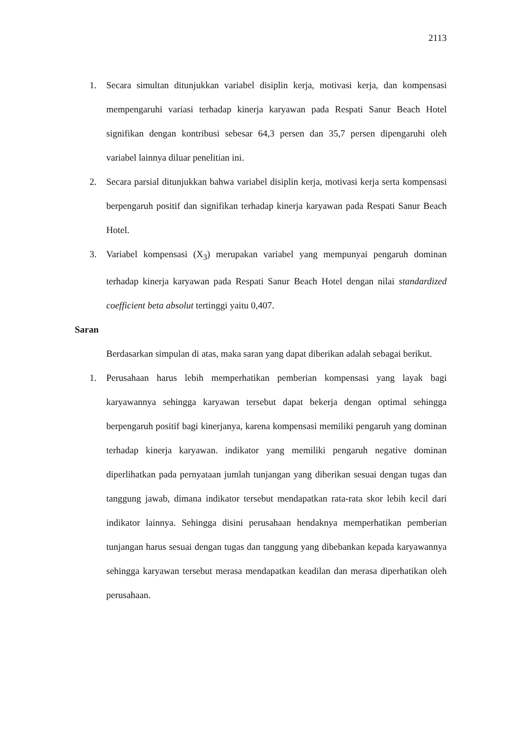2113
1. Secara simultan ditunjukkan variabel disiplin kerja, motivasi kerja, dan kompensasi mempengaruhi variasi terhadap kinerja karyawan pada Respati Sanur Beach Hotel signifikan dengan kontribusi sebesar 64,3 persen dan 35,7 persen dipengaruhi oleh variabel lainnya diluar penelitian ini.
2. Secara parsial ditunjukkan bahwa variabel disiplin kerja, motivasi kerja serta kompensasi berpengaruh positif dan signifikan terhadap kinerja karyawan pada Respati Sanur Beach Hotel.
3. Variabel kompensasi (X<sub>3</sub>) merupakan variabel yang mempunyai pengaruh dominan terhadap kinerja karyawan pada Respati Sanur Beach Hotel dengan nilai standardized coefficient beta absolut tertinggi yaitu 0,407.
Saran
Berdasarkan simpulan di atas, maka saran yang dapat diberikan adalah sebagai berikut.
1. Perusahaan harus lebih memperhatikan pemberian kompensasi yang layak bagi karyawannya sehingga karyawan tersebut dapat bekerja dengan optimal sehingga berpengaruh positif bagi kinerjanya, karena kompensasi memiliki pengaruh yang dominan terhadap kinerja karyawan. indikator yang memiliki pengaruh negative dominan diperlihatkan pada pernyataan jumlah tunjangan yang diberikan sesuai dengan tugas dan tanggung jawab, dimana indikator tersebut mendapatkan rata-rata skor lebih kecil dari indikator lainnya. Sehingga disini perusahaan hendaknya memperhatikan pemberian tunjangan harus sesuai dengan tugas dan tanggung yang dibebankan kepada karyawannya sehingga karyawan tersebut merasa mendapatkan keadilan dan merasa diperhatikan oleh perusahaan.